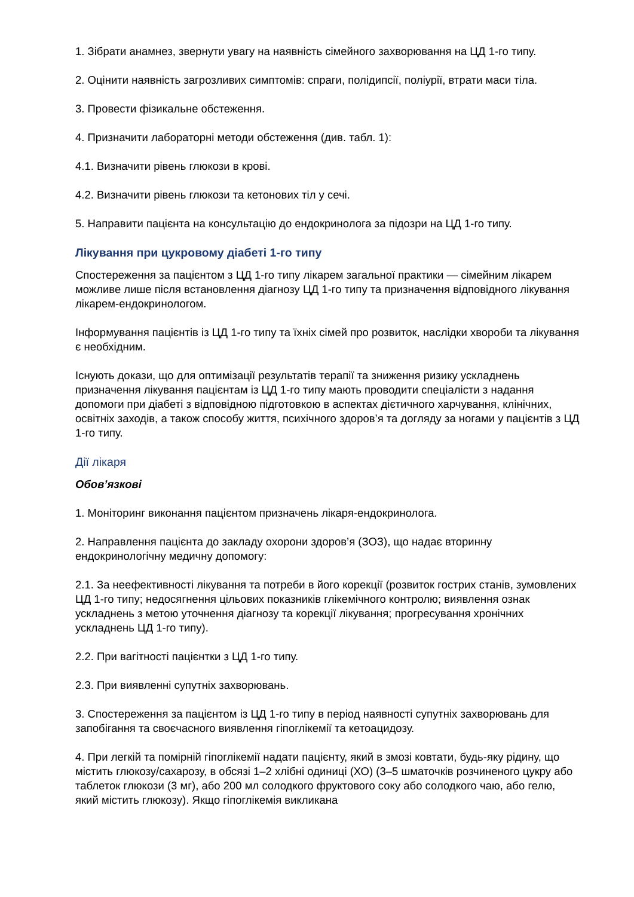1. Зібрати анамнез, звернути увагу на наявність сімейного захворювання на ЦД 1-го типу.
2. Оцінити наявність загрозливих симптомів: спраги, полідипсії, поліурії, втрати маси тіла.
3. Провести фізикальне обстеження.
4. Призначити лабораторні методи обстеження (див. табл. 1):
4.1. Визначити рівень глюкози в крові.
4.2. Визначити рівень глюкози та кетонових тіл у сечі.
5. Направити пацієнта на консультацію до ендокринолога за підозри на ЦД 1-го типу.
Лікування при цукровому діабеті 1-го типу
Спостереження за пацієнтом з ЦД 1-го типу лікарем загальної практики — сімейним лікарем можливе лише після встановлення діагнозу ЦД 1-го типу та призначення відповідного лікування лікарем-ендокринологом.
Інформування пацієнтів із ЦД 1-го типу та їхніх сімей про розвиток, наслідки хвороби та лікування є необхідним.
Існують докази, що для оптимізації результатів терапії та зниження ризику ускладнень призначення лікування пацієнтам із ЦД 1-го типу мають проводити спеціалісти з надання допомоги при діабеті з відповідною підготовкою в аспектах дієтичного харчування, клінічних, освітніх заходів, а також способу життя, психічного здоров’я та догляду за ногами у пацієнтів з ЦД 1-го типу.
Дії лікаря
Обов’язкові
1. Моніторинг виконання пацієнтом призначень лікаря-ендокринолога.
2. Направлення пацієнта до закладу охорони здоров’я (ЗОЗ), що надає вторинну ендокринологічну медичну допомогу:
2.1. За неефективності лікування та потреби в його корекції (розвиток гострих станів, зумовлених ЦД 1-го типу; недосягнення цільових показників глікемічного контролю; виявлення ознак ускладнень з метою уточнення діагнозу та корекції лікування; прогресування хронічних ускладнень ЦД 1-го типу).
2.2. При вагітності пацієнтки з ЦД 1-го типу.
2.3. При виявленні супутніх захворювань.
3. Спостереження за пацієнтом із ЦД 1-го типу в період наявності супутніх захворювань для запобігання та своєчасного виявлення гіпоглікемії та кетоацидозу.
4. При легкій та помірній гіпоглікемії надати пацієнту, який в змозі ковтати, будь-яку рідину, що містить глюкозу/сахарозу, в обсязі 1–2 хлібні одиниці (ХО) (3–5 шматочків розчиненого цукру або таблеток глюкози (3 мг), або 200 мл солодкого фруктового соку або солодкого чаю, або гелю, який містить глюкозу). Якщо гіпоглікемія викликана